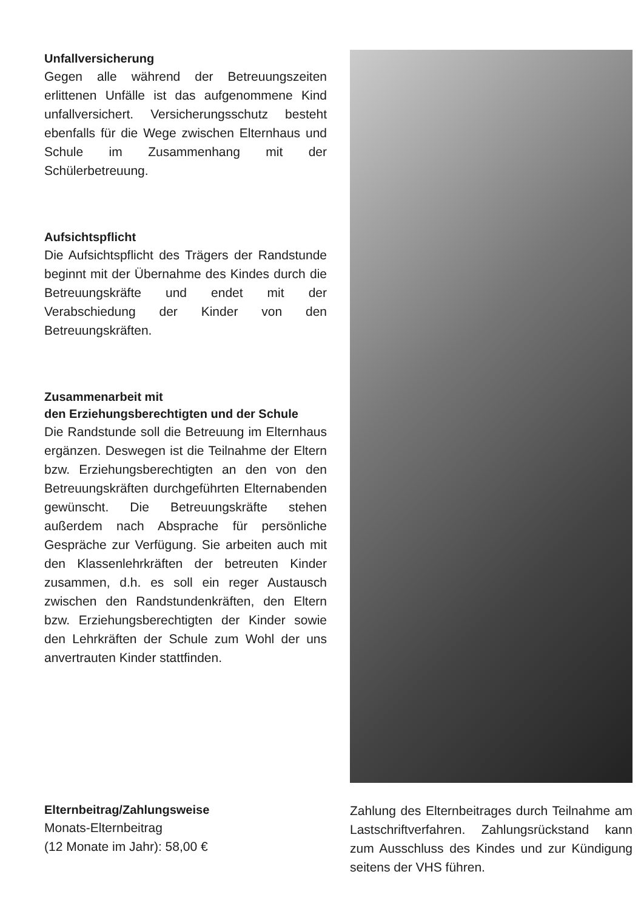Unfallversicherung
Gegen alle während der Betreuungszeiten erlittenen Unfälle ist das aufgenommene Kind unfallversichert. Versicherungsschutz besteht ebenfalls für die Wege zwischen Elternhaus und Schule im Zusammenhang mit der Schülerbetreuung.
Aufsichtspflicht
Die Aufsichtspflicht des Trägers der Randstunde beginnt mit der Übernahme des Kindes durch die Betreuungskräfte und endet mit der Verabschiedung der Kinder von den Betreuungskräften.
Zusammenarbeit mit
den Erziehungsberechtigten und der Schule
Die Randstunde soll die Betreuung im Elternhaus ergänzen. Deswegen ist die Teilnahme der Eltern bzw. Erziehungsberechtigten an den von den Betreuungskräften durchgeführten Elternabenden gewünscht. Die Betreuungskräfte stehen außerdem nach Absprache für persönliche Gespräche zur Verfügung. Sie arbeiten auch mit den Klassenlehrkräften der betreuten Kinder zusammen, d.h. es soll ein reger Austausch zwischen den Randstundenkräften, den Eltern bzw. Erziehungsberechtigten der Kinder sowie den Lehrkräften der Schule zum Wohl der uns anvertrauten Kinder stattfinden.
Elternbeitrag/Zahlungsweise
Monats-Elternbeitrag
(12 Monate im Jahr): 58,00 €
Zahlung des Elternbeitrages durch Teilnahme am Lastschriftverfahren. Zahlungsrückstand kann zum Ausschluss des Kindes und zur Kündigung seitens der VHS führen.